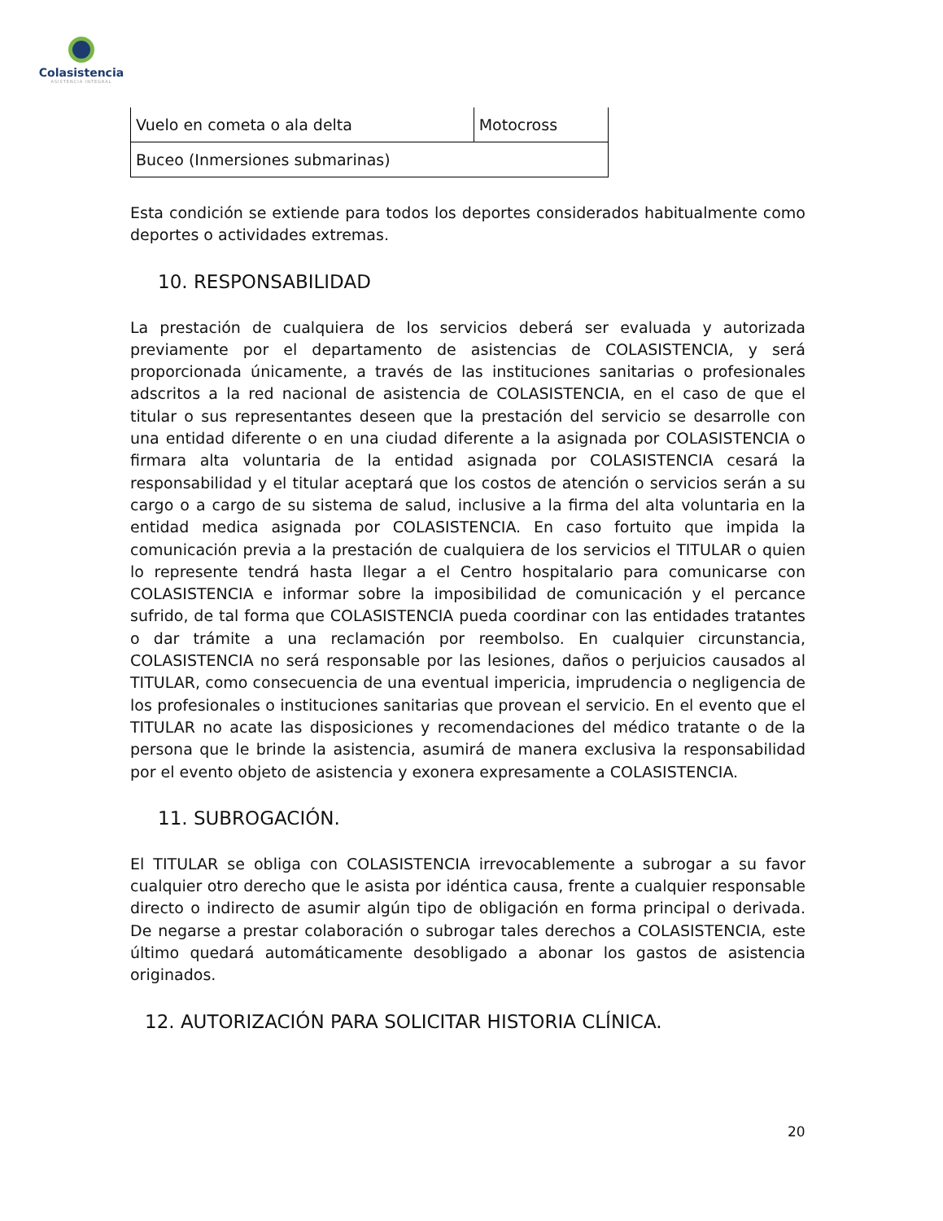Colasistencia
ASISTENCIA INTEGRAL
| Vuelo en cometa o ala delta | Motocross |
| Buceo (Inmersiones submarinas) | |
Esta condición se extiende para todos los deportes considerados habitualmente como deportes o actividades extremas.
10. RESPONSABILIDAD
La prestación de cualquiera de los servicios deberá ser evaluada y autorizada previamente por el departamento de asistencias de COLASISTENCIA, y será proporcionada únicamente, a través de las instituciones sanitarias o profesionales adscritos a la red nacional de asistencia de COLASISTENCIA, en el caso de que el titular o sus representantes deseen que la prestación del servicio se desarrolle con una entidad diferente o en una ciudad diferente a la asignada por COLASISTENCIA o firmara alta voluntaria de la entidad asignada por COLASISTENCIA cesará la responsabilidad y el titular aceptará que los costos de atención o servicios serán a su cargo o a cargo de su sistema de salud, inclusive a la firma del alta voluntaria en la entidad medica asignada por COLASISTENCIA. En caso fortuito que impida la comunicación previa a la prestación de cualquiera de los servicios el TITULAR o quien lo represente tendrá hasta llegar a el Centro hospitalario para comunicarse con COLASISTENCIA e informar sobre la imposibilidad de comunicación y el percance sufrido, de tal forma que COLASISTENCIA pueda coordinar con las entidades tratantes o dar trámite a una reclamación por reembolso. En cualquier circunstancia, COLASISTENCIA no será responsable por las lesiones, daños o perjuicios causados al TITULAR, como consecuencia de una eventual impericia, imprudencia o negligencia de los profesionales o instituciones sanitarias que provean el servicio. En el evento que el TITULAR no acate las disposiciones y recomendaciones del médico tratante o de la persona que le brinde la asistencia, asumirá de manera exclusiva la responsabilidad por el evento objeto de asistencia y exonera expresamente a COLASISTENCIA.
11. SUBROGACIÓN.
El TITULAR se obliga con COLASISTENCIA irrevocablemente a subrogar a su favor cualquier otro derecho que le asista por idéntica causa, frente a cualquier responsable directo o indirecto de asumir algún tipo de obligación en forma principal o derivada. De negarse a prestar colaboración o subrogar tales derechos a COLASISTENCIA, este último quedará automáticamente desobligado a abonar los gastos de asistencia originados.
12. AUTORIZACIÓN PARA SOLICITAR HISTORIA CLÍNICA.
20